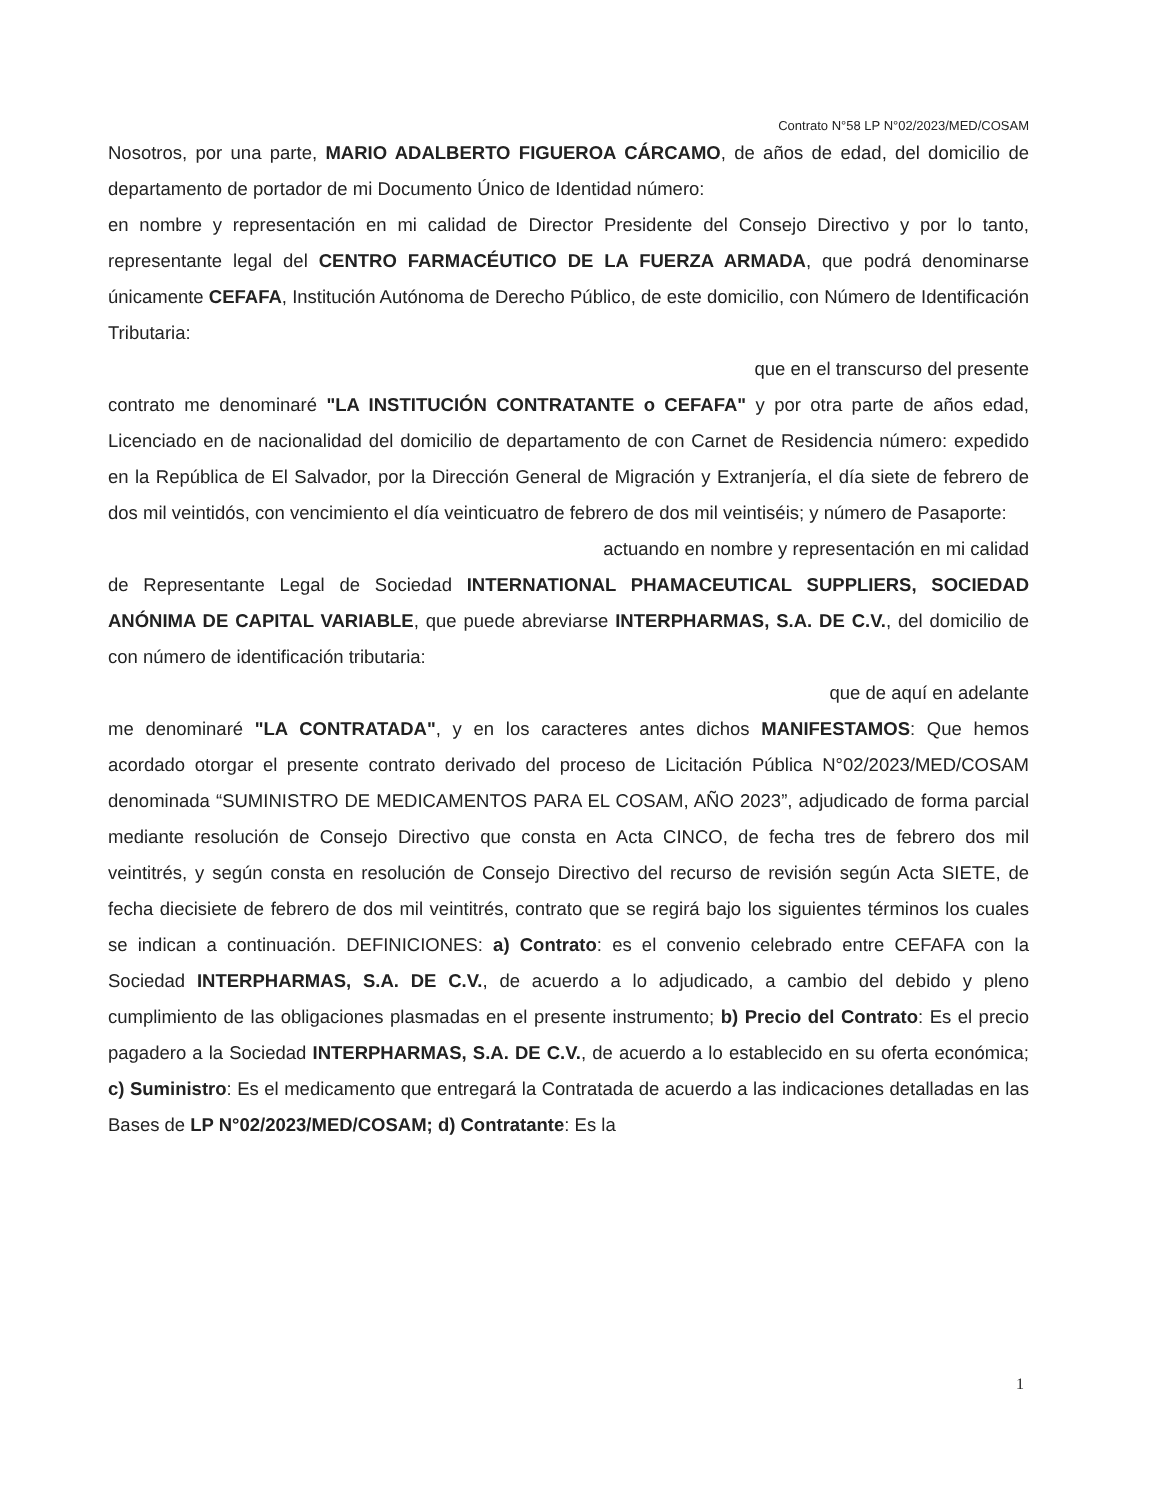Contrato N°58 LP N°02/2023/MED/COSAM
Nosotros, por una parte, MARIO ADALBERTO FIGUEROA CÁRCAMO, de años de edad, del domicilio de departamento de portador de mi Documento Único de Identidad número:
en nombre y representación en mi calidad de Director Presidente del Consejo Directivo y por lo tanto, representante legal del CENTRO FARMACÉUTICO DE LA FUERZA ARMADA, que podrá denominarse únicamente CEFAFA, Institución Autónoma de Derecho Público, de este domicilio, con Número de Identificación Tributaria:
que en el transcurso del presente
contrato me denominaré "LA INSTITUCIÓN CONTRATANTE o CEFAFA" y por otra parte de años edad, Licenciado en de nacionalidad del domicilio de departamento de con Carnet de Residencia número: expedido en la República de El Salvador, por la Dirección General de Migración y Extranjería, el día siete de febrero de dos mil veintidós, con vencimiento el día veinticuatro de febrero de dos mil veintiséis; y número de Pasaporte:
actuando en nombre y representación en mi calidad
de Representante Legal de Sociedad INTERNATIONAL PHAMACEUTICAL SUPPLIERS, SOCIEDAD ANÓNIMA DE CAPITAL VARIABLE, que puede abreviarse INTERPHARMAS, S.A. DE C.V., del domicilio de con número de identificación tributaria:
que de aquí en adelante
me denominaré "LA CONTRATADA", y en los caracteres antes dichos MANIFESTAMOS: Que hemos acordado otorgar el presente contrato derivado del proceso de Licitación Pública N°02/2023/MED/COSAM denominada “SUMINISTRO DE MEDICAMENTOS PARA EL COSAM, AÑO 2023”, adjudicado de forma parcial mediante resolución de Consejo Directivo que consta en Acta CINCO, de fecha tres de febrero dos mil veintitrés, y según consta en resolución de Consejo Directivo del recurso de revisión según Acta SIETE, de fecha diecisiete de febrero de dos mil veintitrés, contrato que se regirá bajo los siguientes términos los cuales se indican a continuación. DEFINICIONES: a) Contrato: es el convenio celebrado entre CEFAFA con la Sociedad INTERPHARMAS, S.A. DE C.V., de acuerdo a lo adjudicado, a cambio del debido y pleno cumplimiento de las obligaciones plasmadas en el presente instrumento; b) Precio del Contrato: Es el precio pagadero a la Sociedad INTERPHARMAS, S.A. DE C.V., de acuerdo a lo establecido en su oferta económica; c) Suministro: Es el medicamento que entregará la Contratada de acuerdo a las indicaciones detalladas en las Bases de LP N°02/2023/MED/COSAM; d) Contratante: Es la
1